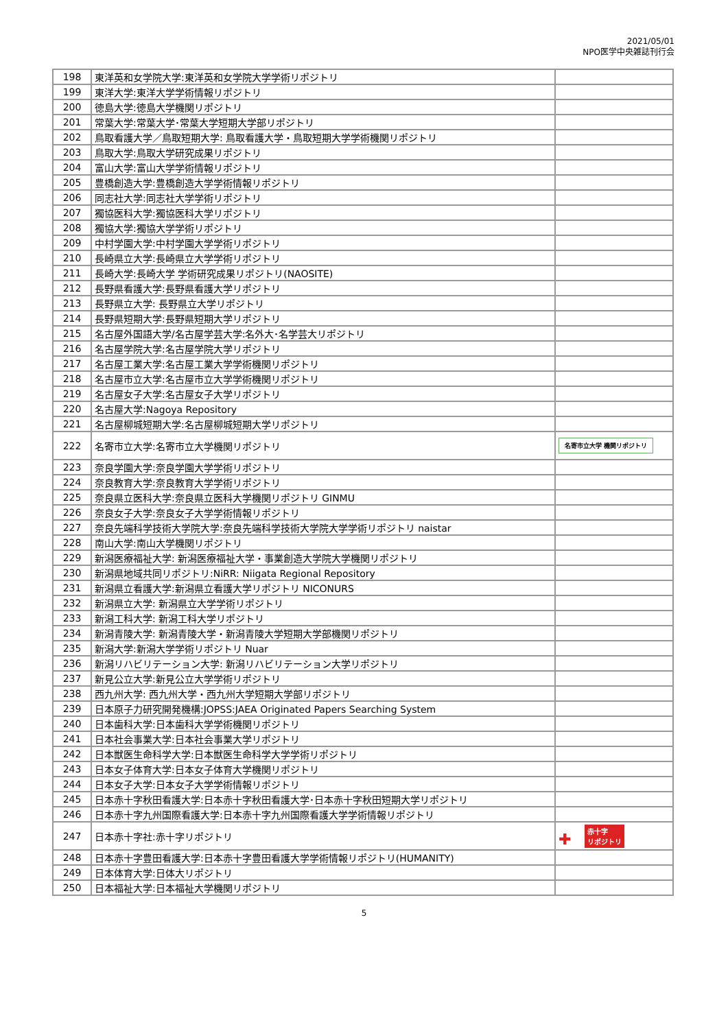2021/05/01
NPO医学中央雑誌刊行会
| 198 | 東洋英和女学院大学:東洋英和女学院大学学術リポジトリ | |
| 199 | 東洋大学:東洋大学学術情報リポジトリ | |
| 200 | 徳島大学:徳島大学機関リポジトリ | |
| 201 | 常葉大学:常葉大学･常葉大学短期大学部リポジトリ | |
| 202 | 鳥取看護大学／鳥取短期大学: 鳥取看護大学・鳥取短期大学学術機関リポジトリ | |
| 203 | 鳥取大学:鳥取大学研究成果リポジトリ | |
| 204 | 富山大学:富山大学学術情報リポジトリ | |
| 205 | 豊橋創造大学:豊橋創造大学学術情報リポジトリ | |
| 206 | 同志社大学:同志社大学学術リポジトリ | |
| 207 | 獨協医科大学:獨協医科大学リポジトリ | |
| 208 | 獨協大学:獨協大学学術リポジトリ | |
| 209 | 中村学園大学:中村学園大学学術リポジトリ | |
| 210 | 長崎県立大学:長崎県立大学学術リポジトリ | |
| 211 | 長崎大学:長崎大学 学術研究成果リポジトリ(NAOSITE) | |
| 212 | 長野県看護大学:長野県看護大学リポジトリ | |
| 213 | 長野県立大学: 長野県立大学リポジトリ | |
| 214 | 長野県短期大学:長野県短期大学リポジトリ | |
| 215 | 名古屋外国語大学/名古屋学芸大学:名外大･名学芸大リポジトリ | |
| 216 | 名古屋学院大学:名古屋学院大学リポジトリ | |
| 217 | 名古屋工業大学:名古屋工業大学学術機関リポジトリ | |
| 218 | 名古屋市立大学:名古屋市立大学学術機関リポジトリ | |
| 219 | 名古屋女子大学:名古屋女子大学リポジトリ | |
| 220 | 名古屋大学:Nagoya Repository | |
| 221 | 名古屋柳城短期大学:名古屋柳城短期大学リポジトリ | |
| 222 | 名寄市立大学:名寄市立大学機関リポジトリ | 名寄市立大学 機関リポジトリ |
| 223 | 奈良学園大学:奈良学園大学学術リポジトリ | |
| 224 | 奈良教育大学:奈良教育大学学術リポジトリ | |
| 225 | 奈良県立医科大学:奈良県立医科大学機関リポジトリ GINMU | |
| 226 | 奈良女子大学:奈良女子大学学術情報リポジトリ | |
| 227 | 奈良先端科学技術大学院大学:奈良先端科学技術大学院大学学術リポジトリ naistar | |
| 228 | 南山大学:南山大学機関リポジトリ | |
| 229 | 新潟医療福祉大学: 新潟医療福祉大学・事業創造大学院大学機関リポジトリ | |
| 230 | 新潟県地域共同リポジトリ:NiRR: Niigata Regional Repository | |
| 231 | 新潟県立看護大学:新潟県立看護大学リポジトリ NICONURS | |
| 232 | 新潟県立大学: 新潟県立大学学術リポジトリ | |
| 233 | 新潟工科大学: 新潟工科大学リポジトリ | |
| 234 | 新潟青陵大学: 新潟青陵大学・新潟青陵大学短期大学部機関リポジトリ | |
| 235 | 新潟大学:新潟大学学術リポジトリ Nuar | |
| 236 | 新潟リハビリテーション大学: 新潟リハビリテーション大学リポジトリ | |
| 237 | 新見公立大学:新見公立大学学術リポジトリ | |
| 238 | 西九州大学: 西九州大学・西九州大学短期大学部リポジトリ | |
| 239 | 日本原子力研究開発機構:JOPSS:JAEA Originated Papers Searching System | |
| 240 | 日本歯科大学:日本歯科大学学術機関リポジトリ | |
| 241 | 日本社会事業大学:日本社会事業大学リポジトリ | |
| 242 | 日本獣医生命科学大学:日本獣医生命科学大学学術リポジトリ | |
| 243 | 日本女子体育大学:日本女子体育大学機関リポジトリ | |
| 244 | 日本女子大学:日本女子大学学術情報リポジトリ | |
| 245 | 日本赤十字秋田看護大学:日本赤十字秋田看護大学･日本赤十字秋田短期大学リポジトリ | |
| 246 | 日本赤十字九州国際看護大学:日本赤十字九州国際看護大学学術情報リポジトリ | |
| 247 | 日本赤十字社:赤十字リポジトリ | ✚ 赤十字 リポジトリ |
| 248 | 日本赤十字豊田看護大学:日本赤十字豊田看護大学学術情報リポジトリ(HUMANITY) | |
| 249 | 日本体育大学:日体大リポジトリ | |
| 250 | 日本福祉大学:日本福祉大学機関リポジトリ | |
5